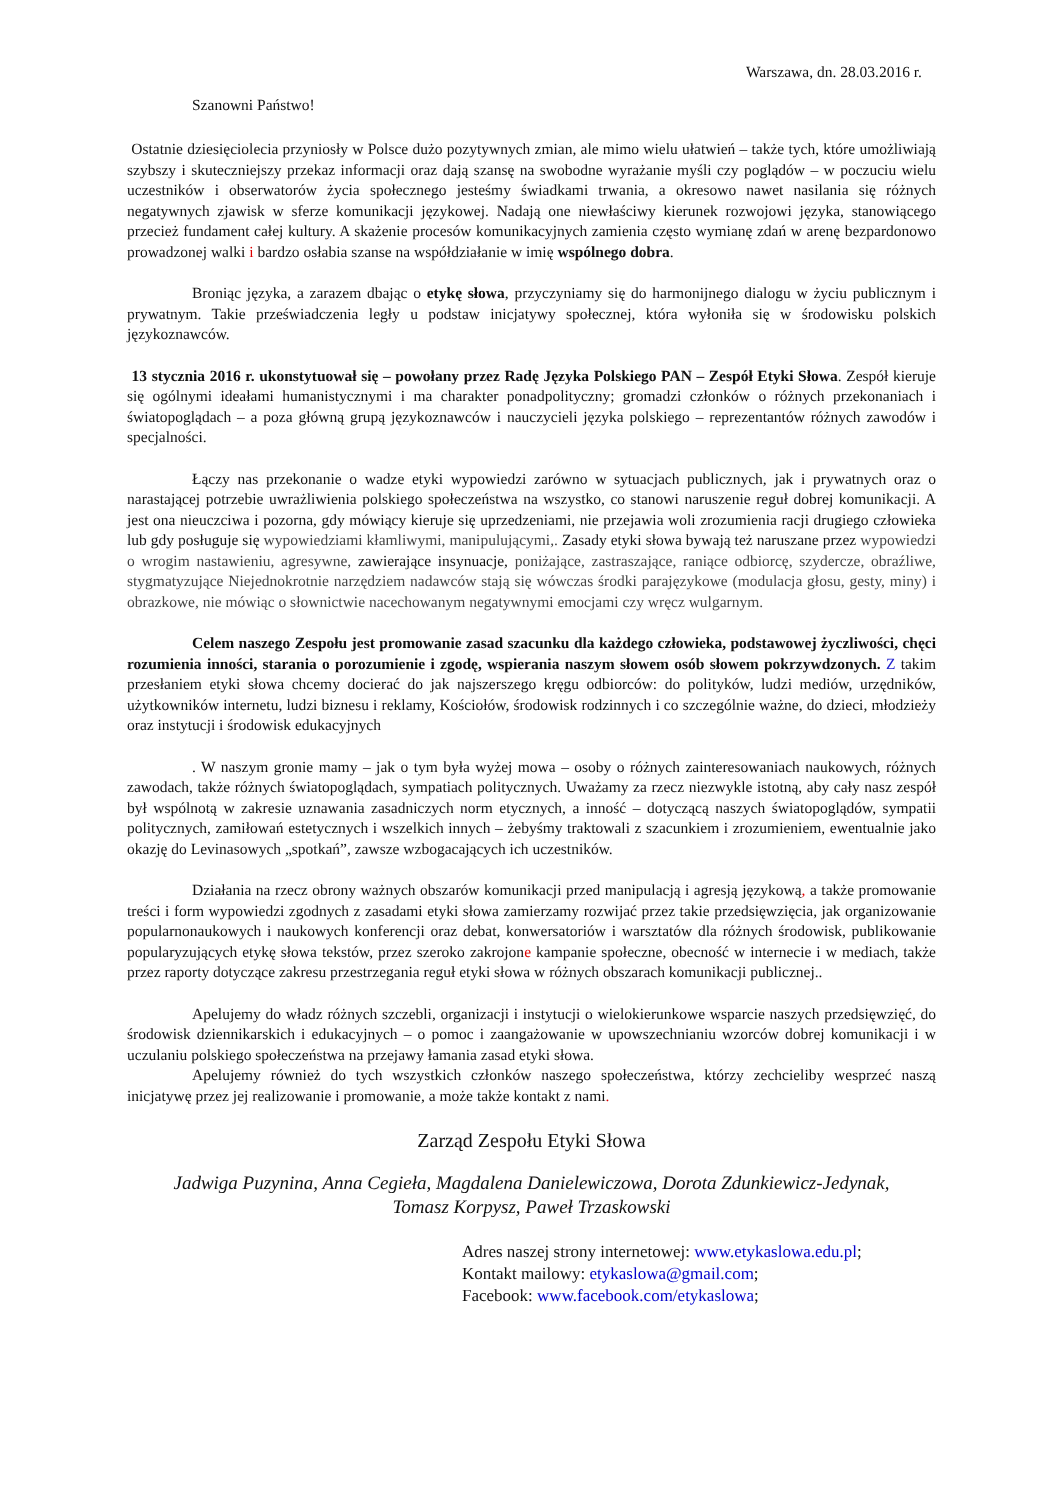Warszawa, dn. 28.03.2016 r.
Szanowni Państwo!
Ostatnie dziesięciolecia przyniosły w Polsce dużo pozytywnych zmian, ale mimo wielu ułatwień – także tych, które umożliwiają szybszy i skuteczniejszy przekaz informacji oraz dają szansę na swobodne wyrażanie myśli czy poglądów – w poczuciu wielu uczestników i obserwatorów życia społecznego jesteśmy świadkami trwania, a okresowo nawet nasilania się różnych negatywnych zjawisk w sferze komunikacji językowej. Nadają one niewłaściwy kierunek rozwojowi języka, stanowiącego przecież fundament całej kultury. A skażenie procesów komunikacyjnych zamienia często wymianę zdań w arenę bezpardonowo prowadzonej walki i bardzo osłabia szanse na współdziałanie w imię wspólnego dobra.
Broniąc języka, a zarazem dbając o etykę słowa, przyczyniamy się do harmonijnego dialogu w życiu publicznym i prywatnym. Takie przeświadczenia legły u podstaw inicjatywy społecznej, która wyłoniła się w środowisku polskich językoznawców.
13 stycznia 2016 r. ukonstytuował się – powołany przez Radę Języka Polskiego PAN – Zespół Etyki Słowa. Zespół kieruje się ogólnymi ideałami humanistycznymi i ma charakter ponadpolityczny; gromadzi członków o różnych przekonaniach i światopoglądach – a poza główną grupą językoznawców i nauczycieli języka polskiego – reprezentantów różnych zawodów i specjalności.
Łączy nas przekonanie o wadze etyki wypowiedzi zarówno w sytuacjach publicznych, jak i prywatnych oraz o narastającej potrzebie uwrażliwienia polskiego społeczeństwa na wszystko, co stanowi naruszenie reguł dobrej komunikacji. A jest ona nieuczciwa i pozorna, gdy mówiący kieruje się uprzedzeniami, nie przejawia woli zrozumienia racji drugiego człowieka lub gdy posługuje się wypowiedziami kłamliwymi, manipulującymi,. Zasady etyki słowa bywają też naruszane przez wypowiedzi o wrogim nastawieniu, agresywne, zawierające insynuacje, poniżające, zastraszające, raniące odbiorcę, szydercze, obraźliwe, stygmatyzujące Niejednokrotnie narzędziem nadawców stają się wówczas środki parajęzykowe (modulacja głosu, gesty, miny) i obrazkowe, nie mówiąc o słownictwie nacechowanym negatywnymi emocjami czy wręcz wulgarnym.
Celem naszego Zespołu jest promowanie zasad szacunku dla każdego człowieka, podstawowej życzliwości, chęci rozumienia inności, starania o porozumienie i zgodę, wspierania naszym słowem osób słowem pokrzywdzonych. Z takim przesłaniem etyki słowa chcemy docierać do jak najszerszego kręgu odbiorców: do polityków, ludzi mediów, urzędników, użytkowników internetu, ludzi biznesu i reklamy, Kościołów, środowisk rodzinnych i co szczególnie ważne, do dzieci, młodzieży oraz instytucji i środowisk edukacyjnych
. W naszym gronie mamy – jak o tym była wyżej mowa – osoby o różnych zainteresowaniach naukowych, różnych zawodach, także różnych światopoglądach, sympatiach politycznych. Uważamy za rzecz niezwykle istotną, aby cały nasz zespół był wspólnotą w zakresie uznawania zasadniczych norm etycznych, a inność – dotyczącą naszych światopoglądów, sympatii politycznych, zamiłowań estetycznych i wszelkich innych – żebyśmy traktowali z szacunkiem i zrozumieniem, ewentualnie jako okazję do Levinasowych „spotkań”, zawsze wzbogacających ich uczestników.
Działania na rzecz obrony ważnych obszarów komunikacji przed manipulacją i agresją językową, a także promowanie treści i form wypowiedzi zgodnych z zasadami etyki słowa zamierzamy rozwijać przez takie przedsięwzięcia, jak organizowanie popularnonaukowych i naukowych konferencji oraz debat, konwersatoriów i warsztatów dla różnych środowisk, publikowanie popularyzujących etykę słowa tekstów, przez szeroko zakrojone kampanie społeczne, obecność w internecie i w mediach, także przez raporty dotyczące zakresu przestrzegania reguł etyki słowa w różnych obszarach komunikacji publicznej..
Apelujemy do władz różnych szczebli, organizacji i instytucji o wielokierunkowe wsparcie naszych przedsięwzięć, do środowisk dziennikarskich i edukacyjnych – o pomoc i zaangażowanie w upowszechnianiu wzorców dobrej komunikacji i w uczulaniu polskiego społeczeństwa na przejawy łamania zasad etyki słowa.
Apelujemy również do tych wszystkich członków naszego społeczeństwa, którzy zechcieliby wesprzeć naszą inicjatywę przez jej realizowanie i promowanie, a może także kontakt z nami.
Zarząd Zespołu Etyki Słowa
Jadwiga Puzynina, Anna Cegieła, Magdalena Danielewiczowa, Dorota Zdunkiewicz-Jedynak,
Tomasz Korpysz, Paweł Trzaskowski
Adres naszej strony internetowej: www.etykaslowa.edu.pl;
Kontakt mailowy: etykaslowa@gmail.com;
Facebook: www.facebook.com/etykaslowa;